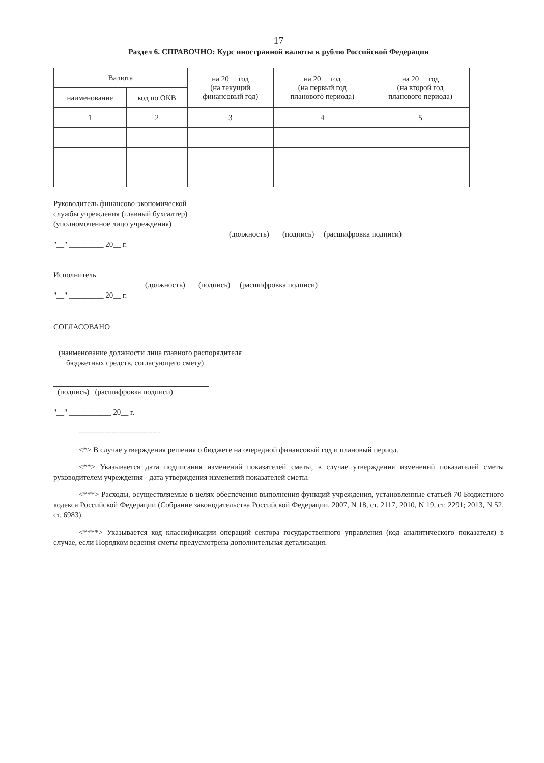17
Раздел 6. СПРАВОЧНО: Курс иностранной валюты к рублю Российской Федерации
| Валюта | | на 20__ год (на текущий финансовый год) | на 20__ год (на первый год планового периода) | на 20__ год (на второй год планового периода) |
| --- | --- | --- | --- | --- |
| наименование | код по ОКВ | | | |
| 1 | 2 | 3 | 4 | 5 |
Руководитель финансово-экономической
службы учреждения (главный бухгалтер)
(уполномоченное лицо учреждения)
(должность) (подпись) (расшифровка подписи)
"__" _________ 20__ г.
Исполнитель
(должность) (подпись) (расшифровка подписи)
"__" _________ 20__ г.
СОГЛАСОВАНО
(наименование должности лица главного распорядителя
бюджетных средств, согласующего смету)
(подпись) (расшифровка подписи)
"__" ___________ 20__ г.
--------------------------------
<*> В случае утверждения решения о бюджете на очередной финансовый год и плановый период.
<**> Указывается дата подписания изменений показателей сметы, в случае утверждения изменений показателей сметы руководителем учреждения - дата утверждения изменений показателей сметы.
<***> Расходы, осуществляемые в целях обеспечения выполнения функций учреждения, установленные статьей 70 Бюджетного кодекса Российской Федерации (Собрание законодательства Российской Федерации, 2007, N 18, ст. 2117, 2010, N 19, ст. 2291; 2013, N 52, ст. 6983).
<****> Указывается код классификации операций сектора государственного управления (код аналитического показателя) в случае, если Порядком ведения сметы предусмотрена дополнительная детализация.